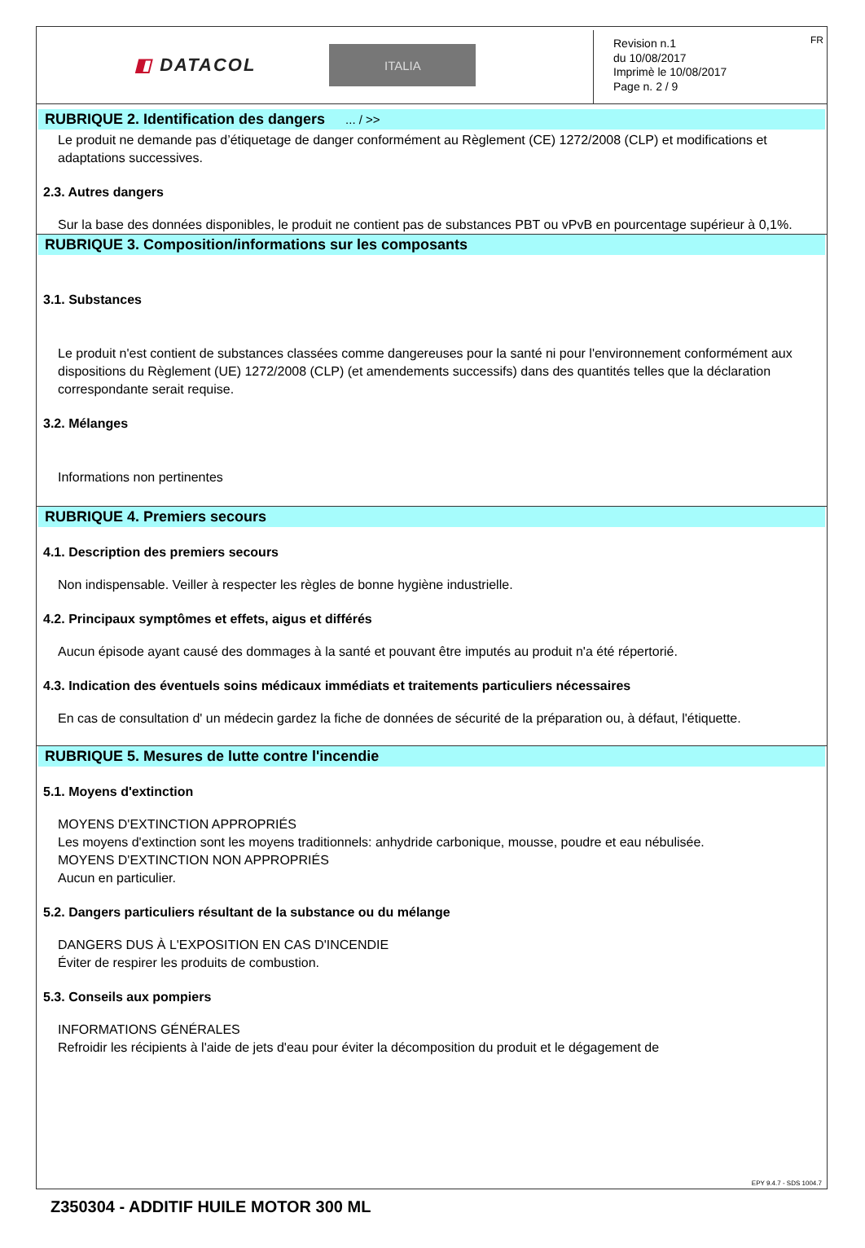◧ DATACOL
ITALIA
Revision n.1
du 10/08/2017
Imprimè le 10/08/2017
Page n. 2 / 9
FR
RUBRIQUE 2. Identification des dangers ... / >>
Le produit ne demande pas d’étiquetage de danger conformément au Règlement (CE) 1272/2008 (CLP) et modifications et adaptations successives.
2.3. Autres dangers
Sur la base des données disponibles, le produit ne contient pas de substances PBT ou vPvB en pourcentage supérieur à 0,1%.
RUBRIQUE 3. Composition/informations sur les composants
3.1. Substances
Le produit n'est contient de substances classées comme dangereuses pour la santé ni pour l'environnement conformément aux dispositions du Règlement (UE) 1272/2008 (CLP) (et amendements successifs) dans des quantités telles que la déclaration correspondante serait requise.
3.2. Mélanges
Informations non pertinentes
RUBRIQUE 4. Premiers secours
4.1. Description des premiers secours
Non indispensable. Veiller à respecter les règles de bonne hygiène industrielle.
4.2. Principaux symptômes et effets, aigus et différés
Aucun épisode ayant causé des dommages à la santé et pouvant être imputés au produit n'a été répertorié.
4.3. Indication des éventuels soins médicaux immédiats et traitements particuliers nécessaires
En cas de consultation d' un médecin gardez la fiche de données de sécurité de la préparation ou, à défaut, l'étiquette.
RUBRIQUE 5. Mesures de lutte contre l'incendie
5.1. Moyens d'extinction
MOYENS D'EXTINCTION APPROPRIÉS
Les moyens d'extinction sont les moyens traditionnels: anhydride carbonique, mousse, poudre et eau nébulisée.
MOYENS D'EXTINCTION NON APPROPRIÉS
Aucun en particulier.
5.2. Dangers particuliers résultant de la substance ou du mélange
DANGERS DUS À L'EXPOSITION EN CAS D'INCENDIE
Éviter de respirer les produits de combustion.
5.3. Conseils aux pompiers
INFORMATIONS GÉNÉRALES
Refroidir les récipients à l'aide de jets d'eau pour éviter la décomposition du produit et le dégagement de
EPY 9.4.7 - SDS 1004.7
Z350304 - ADDITIF HUILE MOTOR 300 ML